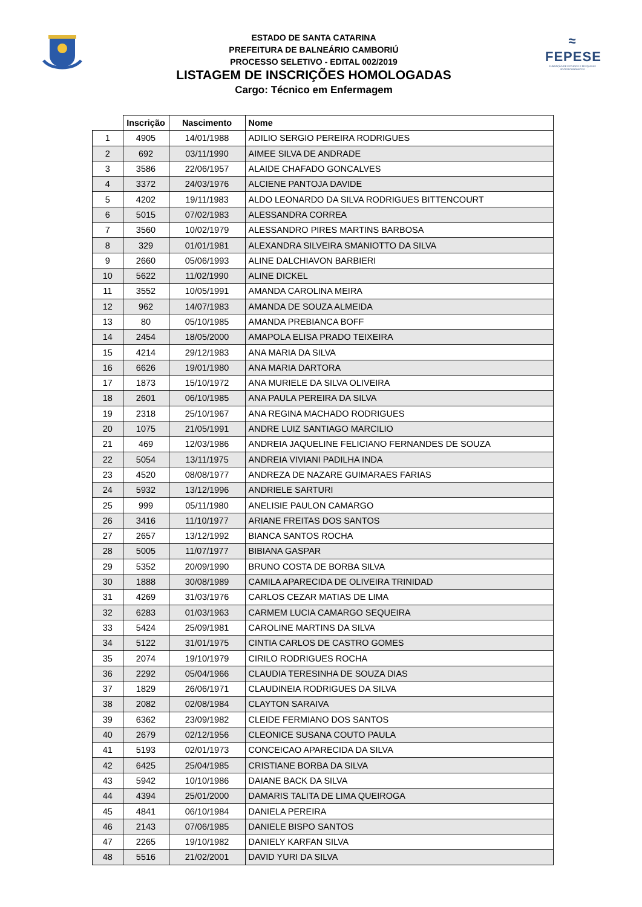ESTADO DE SANTA CATARINA
PREFEITURA DE BALNEÁRIO CAMBORIÚ
PROCESSO SELETIVO - EDITAL 002/2019
LISTAGEM DE INSCRIÇÕES HOMOLOGADAS
Cargo: Técnico em Enfermagem
≈
FEPESE
FUNDAÇÃO DE ESTUDOS E PESQUISAS SOCIOECONÔMICOS
| | Inscrição | Nascimento | Nome |
| --- | --- | --- | --- |
| 1 | 4905 | 14/01/1988 | ADILIO SERGIO PEREIRA RODRIGUES |
| 2 | 692 | 03/11/1990 | AIMEE SILVA DE ANDRADE |
| 3 | 3586 | 22/06/1957 | ALAIDE CHAFADO GONCALVES |
| 4 | 3372 | 24/03/1976 | ALCIENE PANTOJA DAVIDE |
| 5 | 4202 | 19/11/1983 | ALDO LEONARDO DA SILVA RODRIGUES BITTENCOURT |
| 6 | 5015 | 07/02/1983 | ALESSANDRA CORREA |
| 7 | 3560 | 10/02/1979 | ALESSANDRO PIRES MARTINS BARBOSA |
| 8 | 329 | 01/01/1981 | ALEXANDRA SILVEIRA SMANIOTTO DA SILVA |
| 9 | 2660 | 05/06/1993 | ALINE DALCHIAVON BARBIERI |
| 10 | 5622 | 11/02/1990 | ALINE DICKEL |
| 11 | 3552 | 10/05/1991 | AMANDA CAROLINA MEIRA |
| 12 | 962 | 14/07/1983 | AMANDA DE SOUZA ALMEIDA |
| 13 | 80 | 05/10/1985 | AMANDA PREBIANCA BOFF |
| 14 | 2454 | 18/05/2000 | AMAPOLA ELISA PRADO TEIXEIRA |
| 15 | 4214 | 29/12/1983 | ANA MARIA DA SILVA |
| 16 | 6626 | 19/01/1980 | ANA MARIA DARTORA |
| 17 | 1873 | 15/10/1972 | ANA MURIELE DA SILVA OLIVEIRA |
| 18 | 2601 | 06/10/1985 | ANA PAULA PEREIRA DA SILVA |
| 19 | 2318 | 25/10/1967 | ANA REGINA MACHADO RODRIGUES |
| 20 | 1075 | 21/05/1991 | ANDRE LUIZ SANTIAGO MARCILIO |
| 21 | 469 | 12/03/1986 | ANDREIA JAQUELINE FELICIANO FERNANDES DE SOUZA |
| 22 | 5054 | 13/11/1975 | ANDREIA VIVIANI PADILHA INDA |
| 23 | 4520 | 08/08/1977 | ANDREZA DE NAZARE GUIMARAES FARIAS |
| 24 | 5932 | 13/12/1996 | ANDRIELE SARTURI |
| 25 | 999 | 05/11/1980 | ANELISIE PAULON CAMARGO |
| 26 | 3416 | 11/10/1977 | ARIANE FREITAS DOS SANTOS |
| 27 | 2657 | 13/12/1992 | BIANCA SANTOS ROCHA |
| 28 | 5005 | 11/07/1977 | BIBIANA GASPAR |
| 29 | 5352 | 20/09/1990 | BRUNO COSTA DE BORBA SILVA |
| 30 | 1888 | 30/08/1989 | CAMILA APARECIDA DE OLIVEIRA TRINIDAD |
| 31 | 4269 | 31/03/1976 | CARLOS CEZAR MATIAS DE LIMA |
| 32 | 6283 | 01/03/1963 | CARMEM LUCIA CAMARGO SEQUEIRA |
| 33 | 5424 | 25/09/1981 | CAROLINE MARTINS DA SILVA |
| 34 | 5122 | 31/01/1975 | CINTIA CARLOS DE CASTRO GOMES |
| 35 | 2074 | 19/10/1979 | CIRILO RODRIGUES ROCHA |
| 36 | 2292 | 05/04/1966 | CLAUDIA TERESINHA DE SOUZA DIAS |
| 37 | 1829 | 26/06/1971 | CLAUDINEIA RODRIGUES DA SILVA |
| 38 | 2082 | 02/08/1984 | CLAYTON SARAIVA |
| 39 | 6362 | 23/09/1982 | CLEIDE FERMIANO DOS SANTOS |
| 40 | 2679 | 02/12/1956 | CLEONICE SUSANA COUTO PAULA |
| 41 | 5193 | 02/01/1973 | CONCEICAO APARECIDA DA SILVA |
| 42 | 6425 | 25/04/1985 | CRISTIANE BORBA DA SILVA |
| 43 | 5942 | 10/10/1986 | DAIANE BACK DA SILVA |
| 44 | 4394 | 25/01/2000 | DAMARIS TALITA DE LIMA QUEIROGA |
| 45 | 4841 | 06/10/1984 | DANIELA PEREIRA |
| 46 | 2143 | 07/06/1985 | DANIELE BISPO SANTOS |
| 47 | 2265 | 19/10/1982 | DANIELY KARFAN SILVA |
| 48 | 5516 | 21/02/2001 | DAVID YURI DA SILVA |